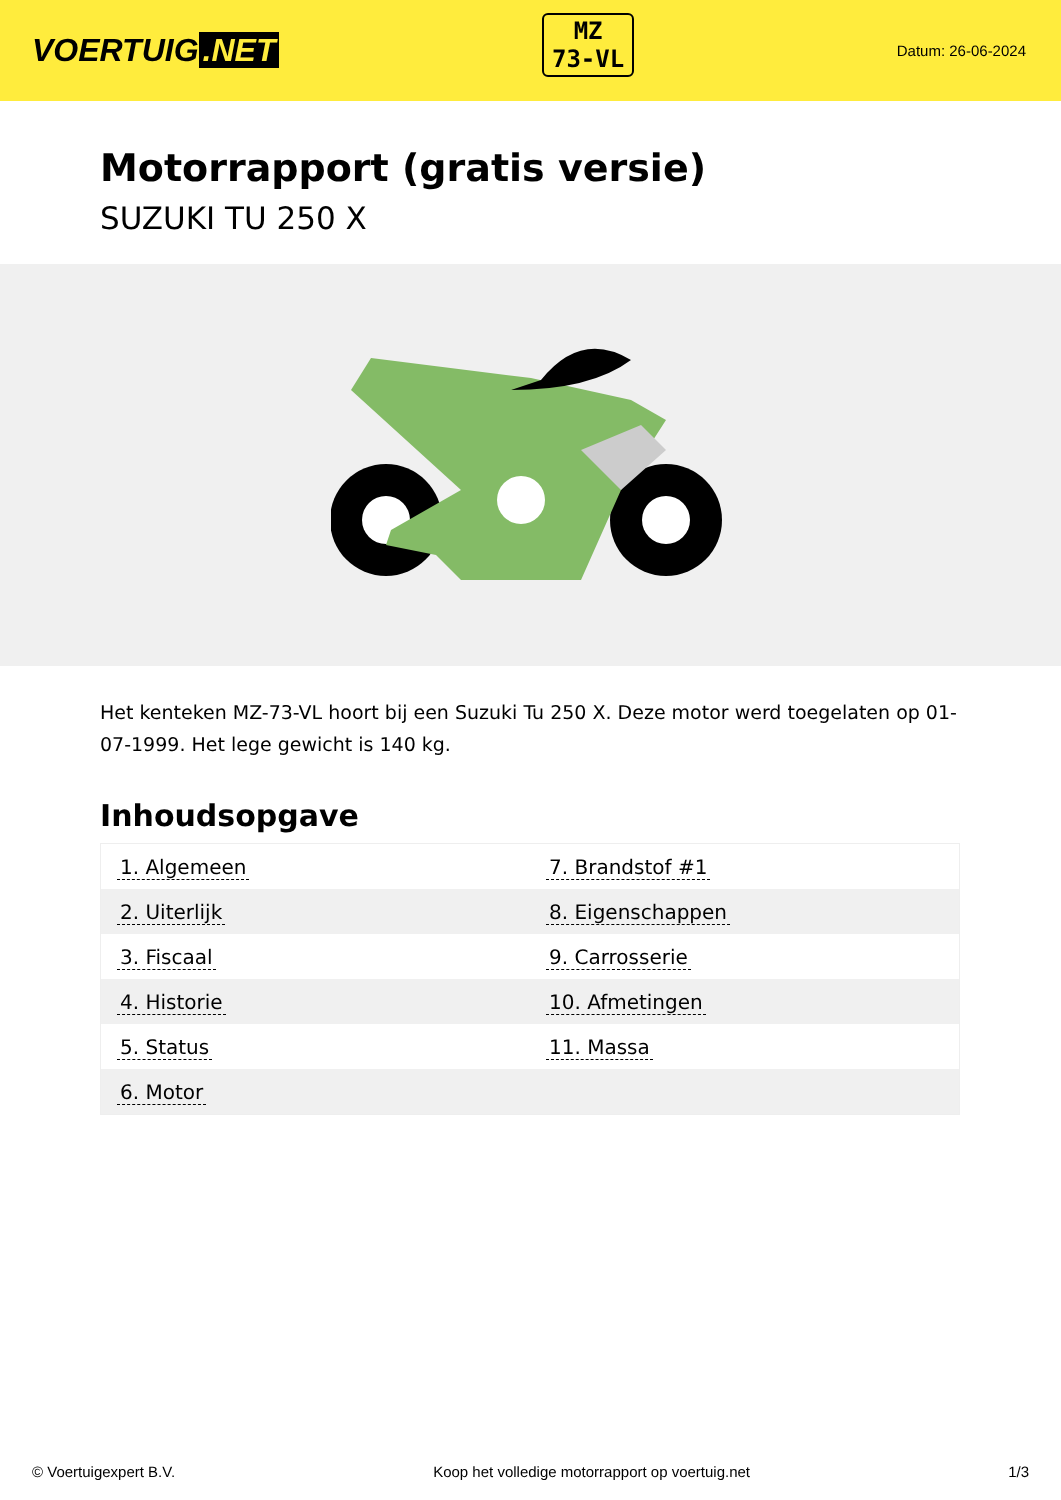VOERTUIG.NET
MZ
73-VL
Datum: 26-06-2024
Motorrapport (gratis versie)
SUZUKI TU 250 X
Het kenteken MZ-73-VL hoort bij een Suzuki Tu 250 X. Deze motor werd toegelaten op 01-07-1999. Het lege gewicht is 140 kg.
Inhoudsopgave
| 1. Algemeen | 7. Brandstof #1 |
| 2. Uiterlijk | 8. Eigenschappen |
| 3. Fiscaal | 9. Carrosserie |
| 4. Historie | 10. Afmetingen |
| 5. Status | 11. Massa |
| 6. Motor | |
© Voertuigexpert B.V. Koop het volledige motorrapport op voertuig.net 1/3